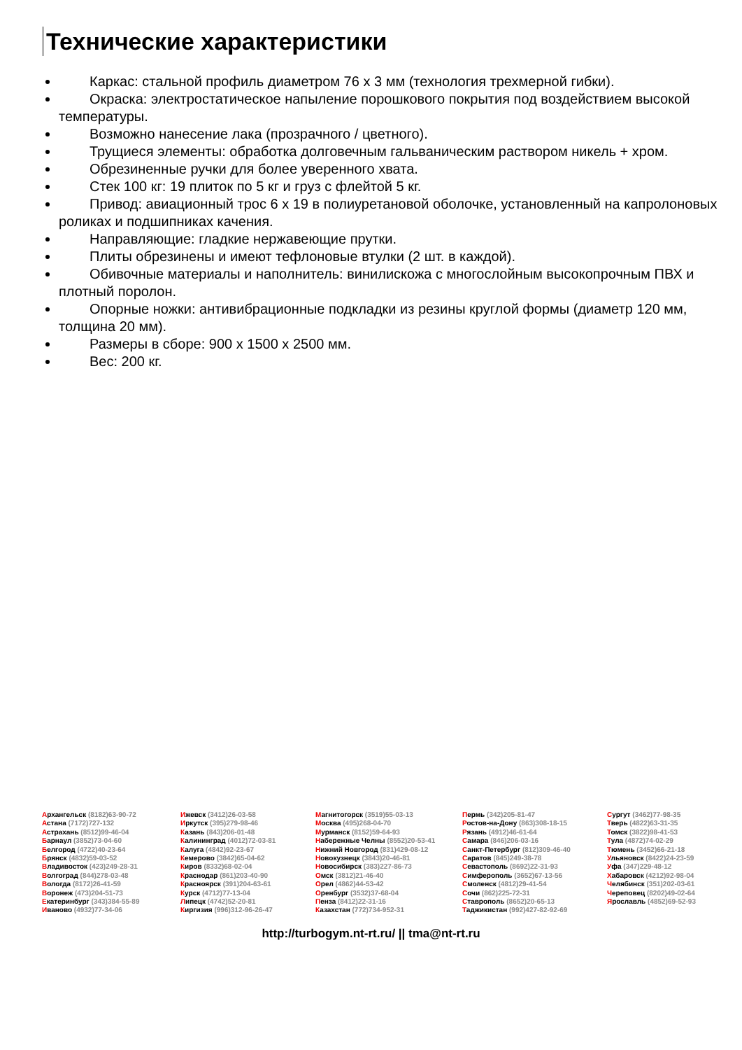Технические характеристики
Каркас: стальной профиль диаметром 76 х 3 мм (технология трехмерной гибки).
Окраска: электростатическое напыление порошкового покрытия под воздействием высокой температуры.
Возможно нанесение лака (прозрачного / цветного).
Трущиеся элементы: обработка долговечным гальваническим раствором никель + хром.
Обрезиненные ручки для более уверенного хвата.
Стек 100 кг: 19 плиток по 5 кг и груз с флейтой 5 кг.
Привод: авиационный трос 6 х 19 в полиуретановой оболочке, установленный на капролоновых роликах и подшипниках качения.
Направляющие: гладкие нержавеющие прутки.
Плиты обрезинены и имеют тефлоновые втулки (2 шт. в каждой).
Обивочные материалы и наполнитель: винилискожа с многослойным высокопрочным ПВХ и плотный поролон.
Опорные ножки: антивибрационные подкладки из резины круглой формы (диаметр 120 мм, толщина 20 мм).
Размеры в сборе: 900 х 1500 х 2500 мм.
Вес: 200 кг.
Архангельск (8182)63-90-72
Астана (7172)727-132
Астрахань (8512)99-46-04
Барнаул (3852)73-04-60
Белгород (4722)40-23-64
Брянск (4832)59-03-52
Владивосток (423)249-28-31
Волгоград (844)278-03-48
Вологда (8172)26-41-59
Воронеж (473)204-51-73
Екатеринбург (343)384-55-89
Иваново (4932)77-34-06
Ижевск (3412)26-03-58
Иркутск (395)279-98-46
Казань (843)206-01-48
Калининград (4012)72-03-81
Калуга (4842)92-23-67
Кемерово (3842)65-04-62
Киров (8332)68-02-04
Краснодар (861)203-40-90
Красноярск (391)204-63-61
Курск (4712)77-13-04
Липецк (4742)52-20-81
Киргизия (996)312-96-26-47
Магнитогорск (3519)55-03-13
Москва (495)268-04-70
Мурманск (8152)59-64-93
Набережные Челны (8552)20-53-41
Нижний Новгород (831)429-08-12
Новокузнецк (3843)20-46-81
Новосибирск (383)227-86-73
Омск (3812)21-46-40
Орел (4862)44-53-42
Оренбург (3532)37-68-04
Пенза (8412)22-31-16
Казахстан (772)734-952-31
Пермь (342)205-81-47
Ростов-на-Дону (863)308-18-15
Рязань (4912)46-61-64
Самара (846)206-03-16
Санкт-Петербург (812)309-46-40
Саратов (845)249-38-78
Севастополь (8692)22-31-93
Симферополь (3652)67-13-56
Смоленск (4812)29-41-54
Сочи (862)225-72-31
Ставрополь (8652)20-65-13
Таджикистан (992)427-82-92-69
Сургут (3462)77-98-35
Тверь (4822)63-31-35
Томск (3822)98-41-53
Тула (4872)74-02-29
Тюмень (3452)66-21-18
Ульяновск (8422)24-23-59
Уфа (347)229-48-12
Хабаровск (4212)92-98-04
Челябинск (351)202-03-61
Череповец (8202)49-02-64
Ярославль (4852)69-52-93
http://turbogym.nt-rt.ru/ || tma@nt-rt.ru